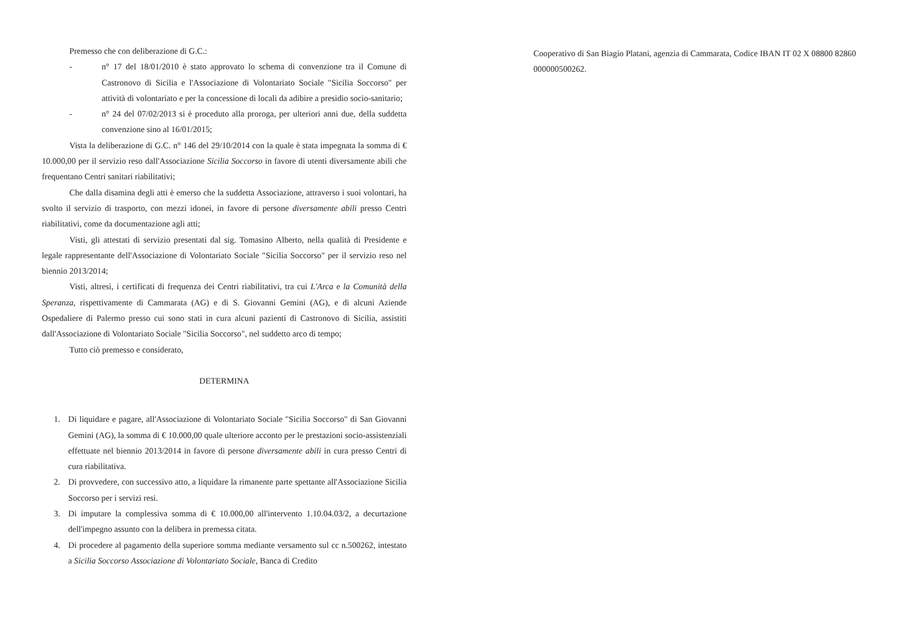Premesso che con deliberazione di G.C.:
- n° 17 del 18/01/2010 è stato approvato lo schema di convenzione tra il Comune di Castronovo di Sicilia e l'Associazione di Volontariato Sociale "Sicilia Soccorso" per attività di volontariato e per la concessione di locali da adibire a presidio socio-sanitario;
- n° 24 del 07/02/2013 si è proceduto alla proroga, per ulteriori anni due, della suddetta convenzione sino al 16/01/2015;
Vista la deliberazione di G.C. n° 146 del 29/10/2014 con la quale è stata impegnata la somma di € 10.000,00 per il servizio reso dall'Associazione Sicilia Soccorso in favore di utenti diversamente abili che frequentano Centri sanitari riabilitativi;
Che dalla disamina degli atti è emerso che la suddetta Associazione, attraverso i suoi volontari, ha svolto il servizio di trasporto, con mezzi idonei, in favore di persone diversamente abili presso Centri riabilitativi, come da documentazione agli atti;
Visti, gli attestati di servizio presentati dal sig. Tomasino Alberto, nella qualità di Presidente e legale rappresentante dell'Associazione di Volontariato Sociale "Sicilia Soccorso" per il servizio reso nel biennio 2013/2014;
Visti, altresì, i certificati di frequenza dei Centri riabilitativi, tra cui L'Arca e la Comunità della Speranza, rispettivamente di Cammarata (AG) e di S. Giovanni Gemini (AG), e di alcuni Aziende Ospedaliere di Palermo presso cui sono stati in cura alcuni pazienti di Castronovo di Sicilia, assistiti dall'Associazione di Volontariato Sociale "Sicilia Soccorso", nel suddetto arco di tempo;
Tutto ciò premesso e considerato,
DETERMINA
1. Di liquidare e pagare, all'Associazione di Volontariato Sociale "Sicilia Soccorso" di San Giovanni Gemini (AG), la somma di € 10.000,00 quale ulteriore acconto per le prestazioni socio-assistenziali effettuate nel biennio 2013/2014 in favore di persone diversamente abili in cura presso Centri di cura riabilitativa.
2. Di provvedere, con successivo atto, a liquidare la rimanente parte spettante all'Associazione Sicilia Soccorso per i servizi resi.
3. Di imputare la complessiva somma di € 10.000,00 all'intervento 1.10.04.03/2, a decurtazione dell'impegno assunto con la delibera in premessa citata.
4. Di procedere al pagamento della superiore somma mediante versamento sul cc n.500262, intestato a Sicilia Soccorso Associazione di Volontariato Sociale, Banca di Credito
Cooperativo di San Biagio Platani, agenzia di Cammarata, Codice IBAN IT 02 X 08800 82860 000000500262.